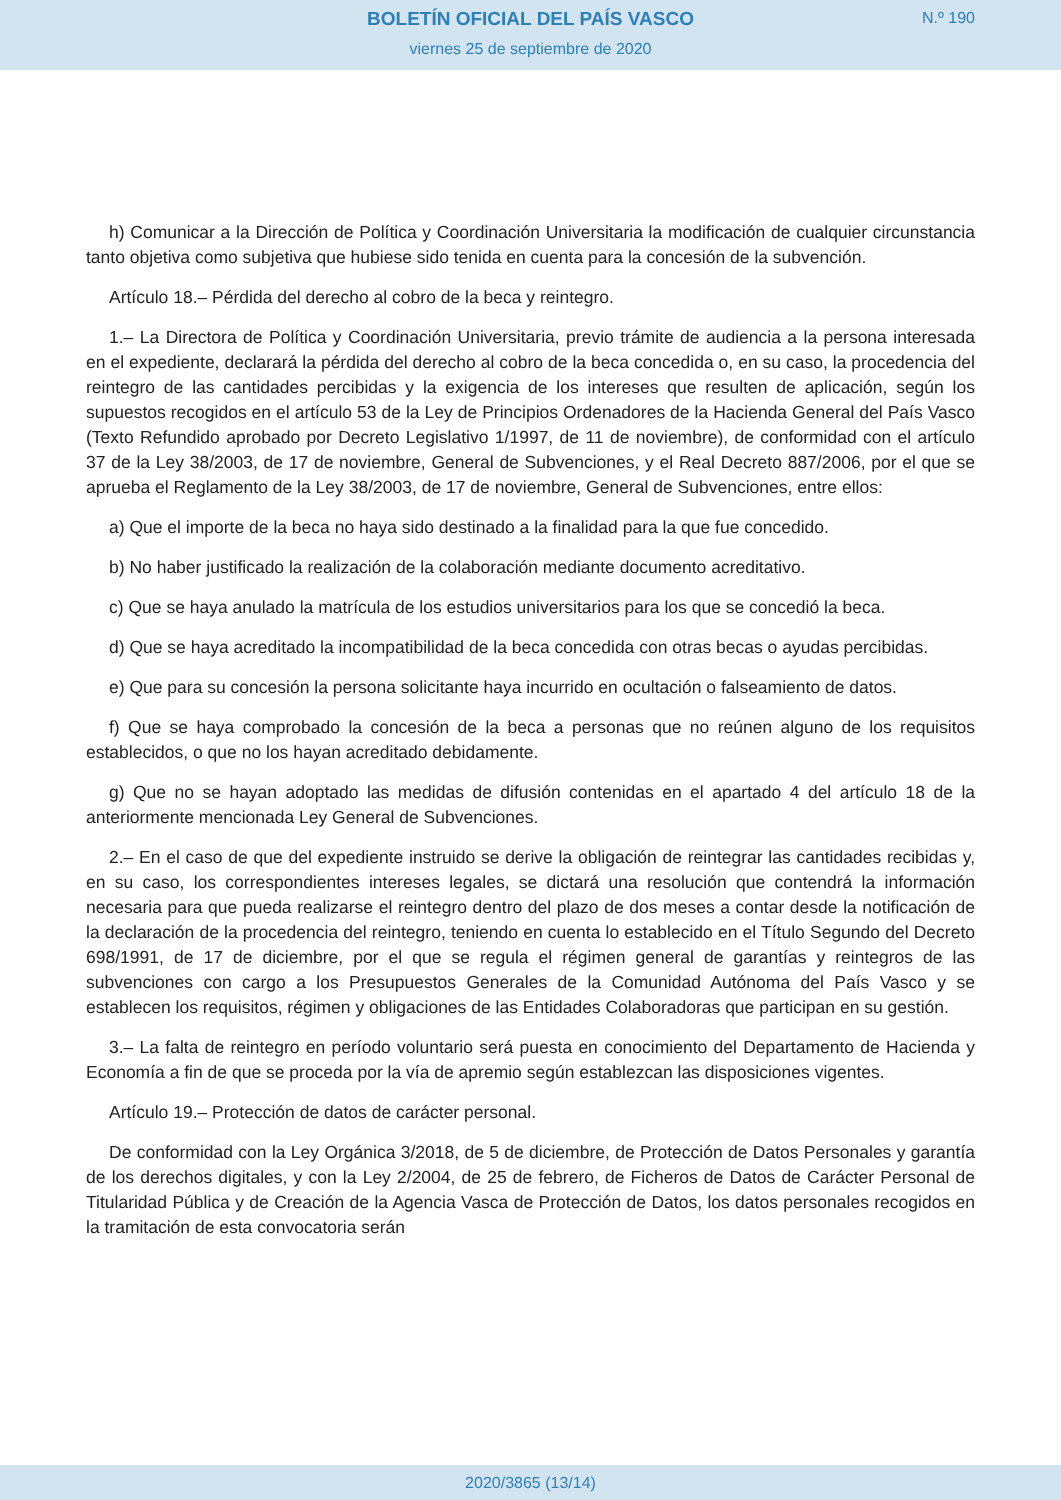BOLETÍN OFICIAL DEL PAÍS VASCO
N.º 190
viernes 25 de septiembre de 2020
h) Comunicar a la Dirección de Política y Coordinación Universitaria la modificación de cualquier circunstancia tanto objetiva como subjetiva que hubiese sido tenida en cuenta para la concesión de la subvención.
Artículo 18.– Pérdida del derecho al cobro de la beca y reintegro.
1.– La Directora de Política y Coordinación Universitaria, previo trámite de audiencia a la persona interesada en el expediente, declarará la pérdida del derecho al cobro de la beca concedida o, en su caso, la procedencia del reintegro de las cantidades percibidas y la exigencia de los intereses que resulten de aplicación, según los supuestos recogidos en el artículo 53 de la Ley de Principios Ordenadores de la Hacienda General del País Vasco (Texto Refundido aprobado por Decreto Legislativo 1/1997, de 11 de noviembre), de conformidad con el artículo 37 de la Ley 38/2003, de 17 de noviembre, General de Subvenciones, y el Real Decreto 887/2006, por el que se aprueba el Reglamento de la Ley 38/2003, de 17 de noviembre, General de Subvenciones, entre ellos:
a) Que el importe de la beca no haya sido destinado a la finalidad para la que fue concedido.
b) No haber justificado la realización de la colaboración mediante documento acreditativo.
c) Que se haya anulado la matrícula de los estudios universitarios para los que se concedió la beca.
d) Que se haya acreditado la incompatibilidad de la beca concedida con otras becas o ayudas percibidas.
e) Que para su concesión la persona solicitante haya incurrido en ocultación o falseamiento de datos.
f) Que se haya comprobado la concesión de la beca a personas que no reúnen alguno de los requisitos establecidos, o que no los hayan acreditado debidamente.
g) Que no se hayan adoptado las medidas de difusión contenidas en el apartado 4 del artículo 18 de la anteriormente mencionada Ley General de Subvenciones.
2.– En el caso de que del expediente instruido se derive la obligación de reintegrar las cantidades recibidas y, en su caso, los correspondientes intereses legales, se dictará una resolución que contendrá la información necesaria para que pueda realizarse el reintegro dentro del plazo de dos meses a contar desde la notificación de la declaración de la procedencia del reintegro, teniendo en cuenta lo establecido en el Título Segundo del Decreto 698/1991, de 17 de diciembre, por el que se regula el régimen general de garantías y reintegros de las subvenciones con cargo a los Presupuestos Generales de la Comunidad Autónoma del País Vasco y se establecen los requisitos, régimen y obligaciones de las Entidades Colaboradoras que participan en su gestión.
3.– La falta de reintegro en período voluntario será puesta en conocimiento del Departamento de Hacienda y Economía a fin de que se proceda por la vía de apremio según establezcan las disposiciones vigentes.
Artículo 19.– Protección de datos de carácter personal.
De conformidad con la Ley Orgánica 3/2018, de 5 de diciembre, de Protección de Datos Personales y garantía de los derechos digitales, y con la Ley 2/2004, de 25 de febrero, de Ficheros de Datos de Carácter Personal de Titularidad Pública y de Creación de la Agencia Vasca de Protección de Datos, los datos personales recogidos en la tramitación de esta convocatoria serán
2020/3865 (13/14)